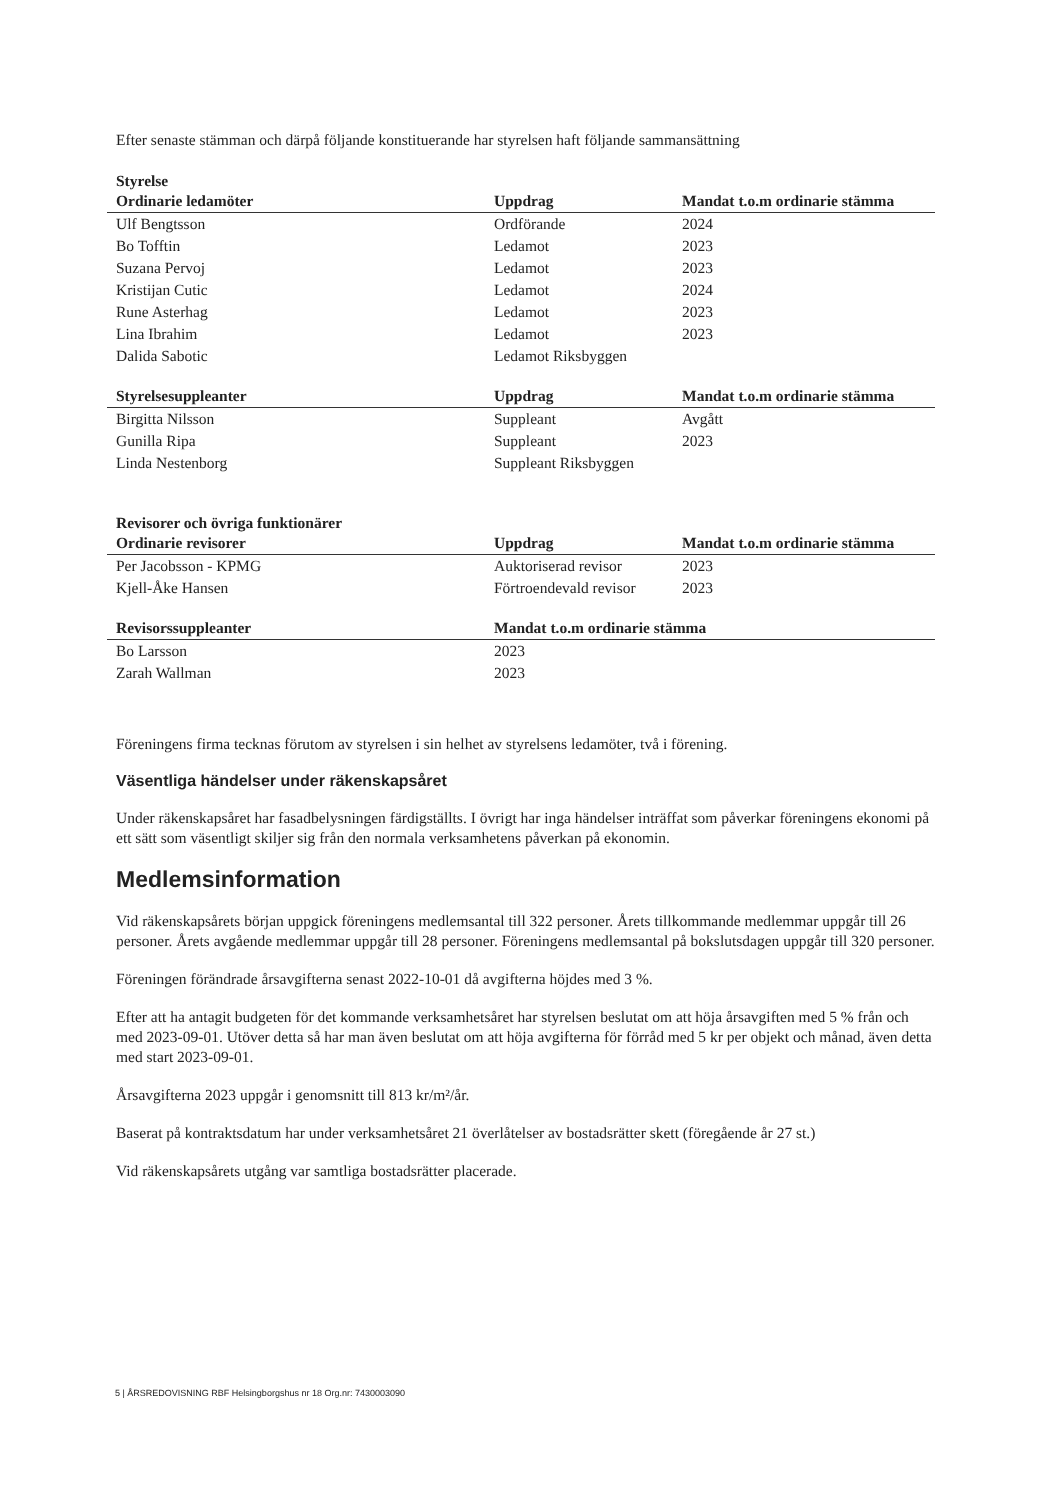Efter senaste stämman och därpå följande konstituerande har styrelsen haft följande sammansättning
Styrelse
| Ordinarie ledamöter | Uppdrag | Mandat t.o.m ordinarie stämma |
| --- | --- | --- |
| Ulf Bengtsson | Ordförande | 2024 |
| Bo Tofftin | Ledamot | 2023 |
| Suzana Pervoj | Ledamot | 2023 |
| Kristijan Cutic | Ledamot | 2024 |
| Rune Asterhag | Ledamot | 2023 |
| Lina Ibrahim | Ledamot | 2023 |
| Dalida Sabotic | Ledamot Riksbyggen | |
| Styrelsesuppleanter | Uppdrag | Mandat t.o.m ordinarie stämma |
| --- | --- | --- |
| Birgitta Nilsson | Suppleant | Avgått |
| Gunilla Ripa | Suppleant | 2023 |
| Linda Nestenborg | Suppleant Riksbyggen | |
Revisorer och övriga funktionärer
| Ordinarie revisorer | Uppdrag | Mandat t.o.m ordinarie stämma |
| --- | --- | --- |
| Per Jacobsson - KPMG | Auktoriserad revisor | 2023 |
| Kjell-Åke Hansen | Förtroendevald revisor | 2023 |
| Revisorssuppleanter | Mandat t.o.m ordinarie stämma |
| --- | --- |
| Bo Larsson | 2023 |
| Zarah Wallman | 2023 |
Föreningens firma tecknas förutom av styrelsen i sin helhet av styrelsens ledamöter, två i förening.
Väsentliga händelser under räkenskapsåret
Under räkenskapsåret har fasadbelysningen färdigställts. I övrigt har inga händelser inträffat som påverkar föreningens ekonomi på ett sätt som väsentligt skiljer sig från den normala verksamhetens påverkan på ekonomin.
Medlemsinformation
Vid räkenskapsårets början uppgick föreningens medlemsantal till 322 personer. Årets tillkommande medlemmar uppgår till 26 personer. Årets avgående medlemmar uppgår till 28 personer. Föreningens medlemsantal på bokslutsdagen uppgår till 320 personer.
Föreningen förändrade årsavgifterna senast 2022-10-01 då avgifterna höjdes med 3 %.
Efter att ha antagit budgeten för det kommande verksamhetsåret har styrelsen beslutat om att höja årsavgiften med 5 % från och med 2023-09-01. Utöver detta så har man även beslutat om att höja avgifterna för förråd med 5 kr per objekt och månad, även detta med start 2023-09-01.
Årsavgifterna 2023 uppgår i genomsnitt till 813 kr/m²/år.
Baserat på kontraktsdatum har under verksamhetsåret 21 överlåtelser av bostadsrätter skett (föregående år 27 st.)
Vid räkenskapsårets utgång var samtliga bostadsrätter placerade.
5 | ÅRSREDOVISNING RBF Helsingborgshus nr 18 Org.nr: 7430003090